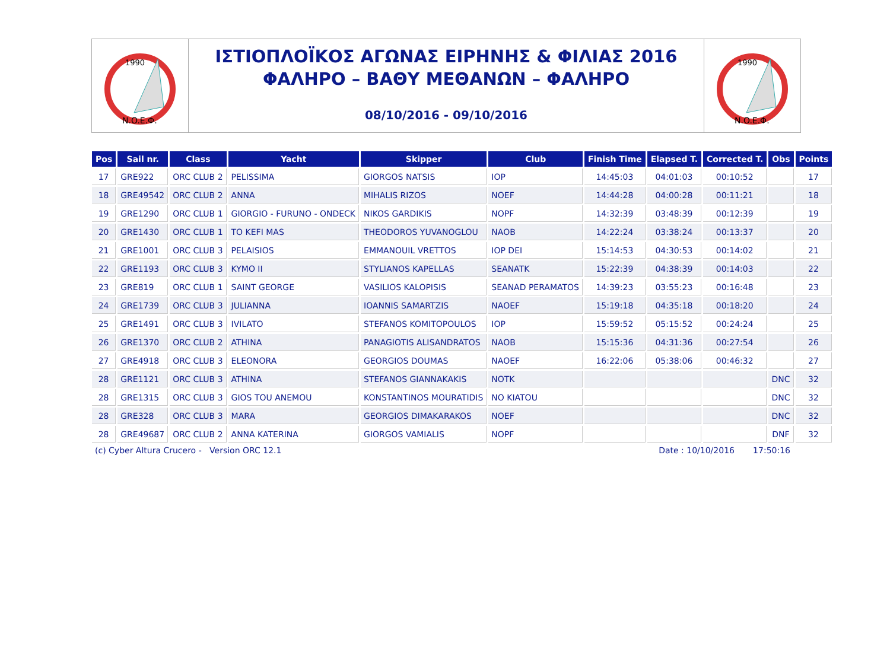1990
N.O.E.Φ.
ΙΣΤΙΟΠΛΟΪΚΟΣ ΑΓΩΝΑΣ ΕΙΡΗΝΗΣ & ΦΙΛΙΑΣ 2016
ΦΑΛΗΡΟ – ΒΑΘΥ ΜΕΘΑΝΩΝ – ΦΑΛΗΡΟ
08/10/2016 - 09/10/2016
1990
N.O.E.Φ.
| Pos | Sail nr. | Class | Yacht | Skipper | Club | Finish Time | Elapsed T. | Corrected T. | Obs | Points |
| --- | --- | --- | --- | --- | --- | --- | --- | --- | --- | --- |
| 17 | GRE922 | ORC CLUB 2 | PELISSIMA | GIORGOS NATSIS | IOP | 14:45:03 | 04:01:03 | 00:10:52 | | 17 |
| 18 | GRE49542 | ORC CLUB 2 | ANNA | MIHALIS RIZOS | NOEF | 14:44:28 | 04:00:28 | 00:11:21 | | 18 |
| 19 | GRE1290 | ORC CLUB 1 | GIORGIO - FURUNO - ONDECK | NIKOS GARDIKIS | NOPF | 14:32:39 | 03:48:39 | 00:12:39 | | 19 |
| 20 | GRE1430 | ORC CLUB 1 | TO KEFI MAS | THEODOROS YUVANOGLOU | NAOB | 14:22:24 | 03:38:24 | 00:13:37 | | 20 |
| 21 | GRE1001 | ORC CLUB 3 | PELAISIOS | EMMANOUIL VRETTOS | IOP DEI | 15:14:53 | 04:30:53 | 00:14:02 | | 21 |
| 22 | GRE1193 | ORC CLUB 3 | KYMO II | STYLIANOS KAPELLAS | SEANATK | 15:22:39 | 04:38:39 | 00:14:03 | | 22 |
| 23 | GRE819 | ORC CLUB 1 | SAINT GEORGE | VASILIOS KALOPISIS | SEANAD PERAMATOS | 14:39:23 | 03:55:23 | 00:16:48 | | 23 |
| 24 | GRE1739 | ORC CLUB 3 | JULIANNA | IOANNIS SAMARTZIS | NAOEF | 15:19:18 | 04:35:18 | 00:18:20 | | 24 |
| 25 | GRE1491 | ORC CLUB 3 | IVILATO | STEFANOS KOMITOPOULOS | IOP | 15:59:52 | 05:15:52 | 00:24:24 | | 25 |
| 26 | GRE1370 | ORC CLUB 2 | ATHINA | PANAGIOTIS ALISANDRATOS | NAOB | 15:15:36 | 04:31:36 | 00:27:54 | | 26 |
| 27 | GRE4918 | ORC CLUB 3 | ELEONORA | GEORGIOS DOUMAS | NAOEF | 16:22:06 | 05:38:06 | 00:46:32 | | 27 |
| 28 | GRE1121 | ORC CLUB 3 | ATHINA | STEFANOS GIANNAKAKIS | NOTK | | | | DNC | 32 |
| 28 | GRE1315 | ORC CLUB 3 | GIOS TOU ANEMOU | KONSTANTINOS MOURATIDIS | NO KIATOU | | | | DNC | 32 |
| 28 | GRE328 | ORC CLUB 3 | MARA | GEORGIOS DIMAKARAKOS | NOEF | | | | DNC | 32 |
| 28 | GRE49687 | ORC CLUB 2 | ANNA KATERINA | GIORGOS VAMIALIS | NOPF | | | | DNF | 32 |
(c) Cyber Altura Crucero - Version ORC 12.1 Date : 10/10/2016 17:50:16